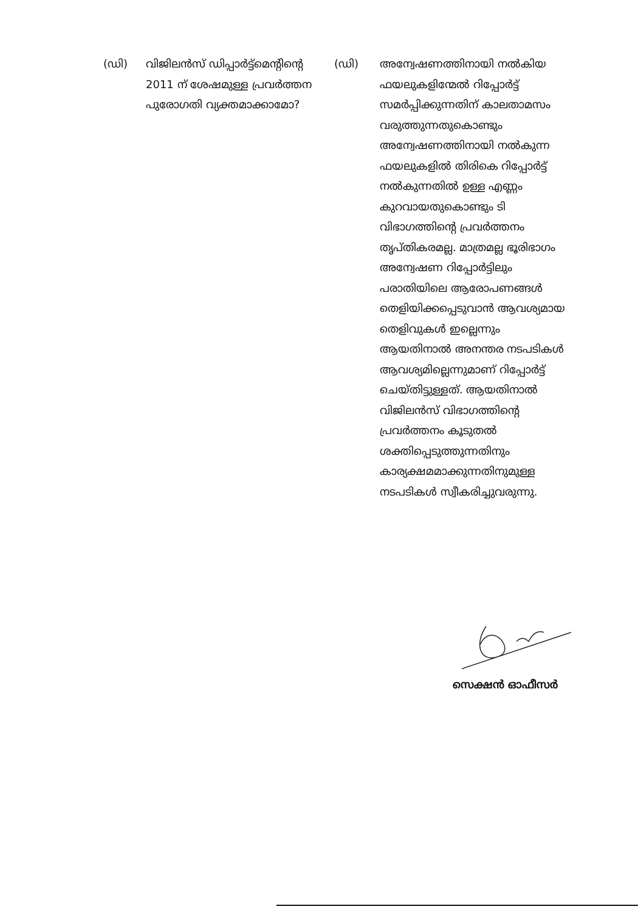(ഡി) വിജിലൻസ് ഡിപ്പാർട്ട്മെന്റിന്റെ 2011 ന് ശേഷമുള്ള പ്രവർത്തന പുരോഗതി വ്യക്തമാക്കാമോ?
(ഡി) അന്വേഷണത്തിനായി നൽകിയ ഫയലുകളിന്മേൽ റിപ്പോർട്ട് സമർപ്പിക്കുന്നതിന് കാലതാമസം വരുത്തുന്നതുകൊണ്ടും അന്വേഷണത്തിനായി നൽകുന്ന ഫയലുകളിൽ തിരികെ റിപ്പോർട്ട് നൽകുന്നതിൽ ഉള്ള എണ്ണം കുറവായതുകൊണ്ടും ടി വിഭാഗത്തിന്റെ പ്രവർത്തനം തൃപ്തികരമല്ല. മാത്രമല്ല ഭൂരിഭാഗം അന്വേഷണ റിപ്പോർട്ടിലും പരാതിയിലെ ആരോപണങ്ങൾ തെളിയിക്കപ്പെടുവാൻ ആവശ്യമായ തെളിവുകൾ ഇല്ലെന്നും ആയതിനാൽ അനന്തര നടപടികൾ ആവശ്യമില്ലെന്നുമാണ് റിപ്പോർട്ട് ചെയ്തിട്ടുള്ളത്. ആയതിനാൽ വിജിലൻസ് വിഭാഗത്തിന്റെ പ്രവർത്തനം കൂടുതൽ ശക്തിപ്പെടുത്തുന്നതിനും കാര്യക്ഷമമാക്കുന്നതിനുമുള്ള നടപടികൾ സ്വീകരിച്ചുവരുന്നു.
സെക്ഷൻ ഓഫീസർ